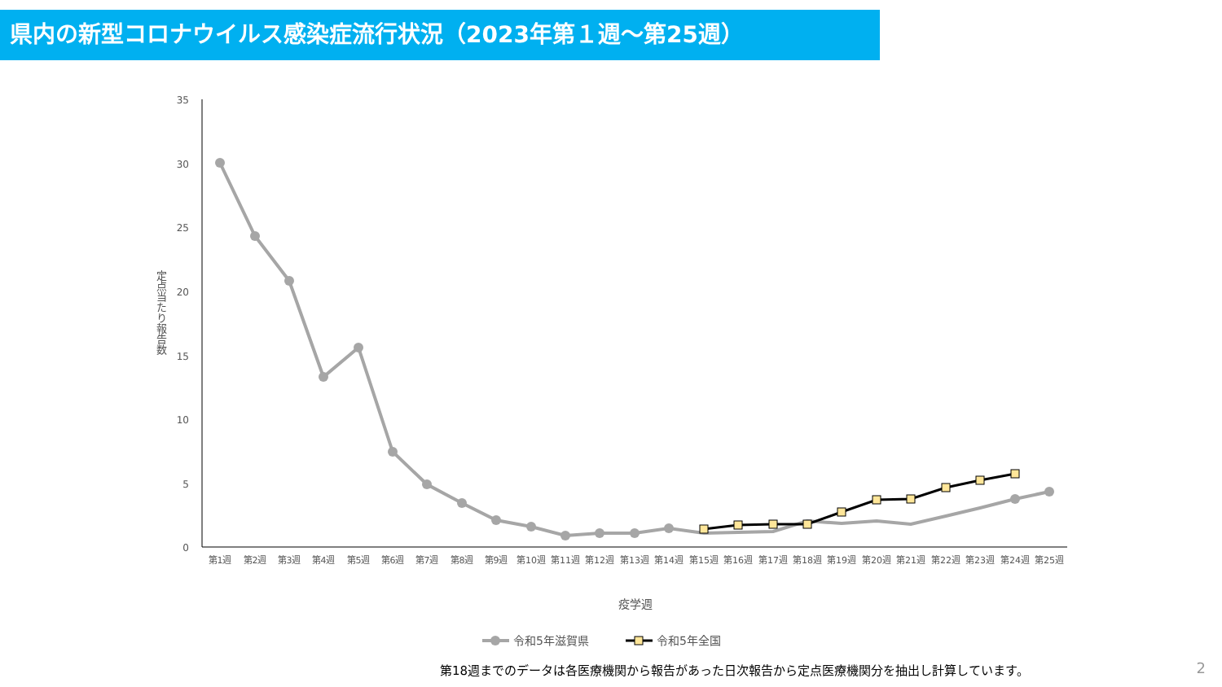県内の新型コロナウイルス感染症流行状況（2023年第１週～第25週）
35
30
25
20
15
10
5
0
定点当たり報告数
第1週
第2週
第3週
第4週
第5週
第6週
第7週
第8週
第9週
第10週
第11週
第12週
第13週
第14週
第15週
第16週
第17週
第18週
第19週
第20週
第21週
第22週
第23週
第24週
第25週
疫学週
令和5年滋賀県
令和5年全国
第18週までのデータは各医療機関から報告があった日次報告から定点医療機関分を抽出し計算しています。
2